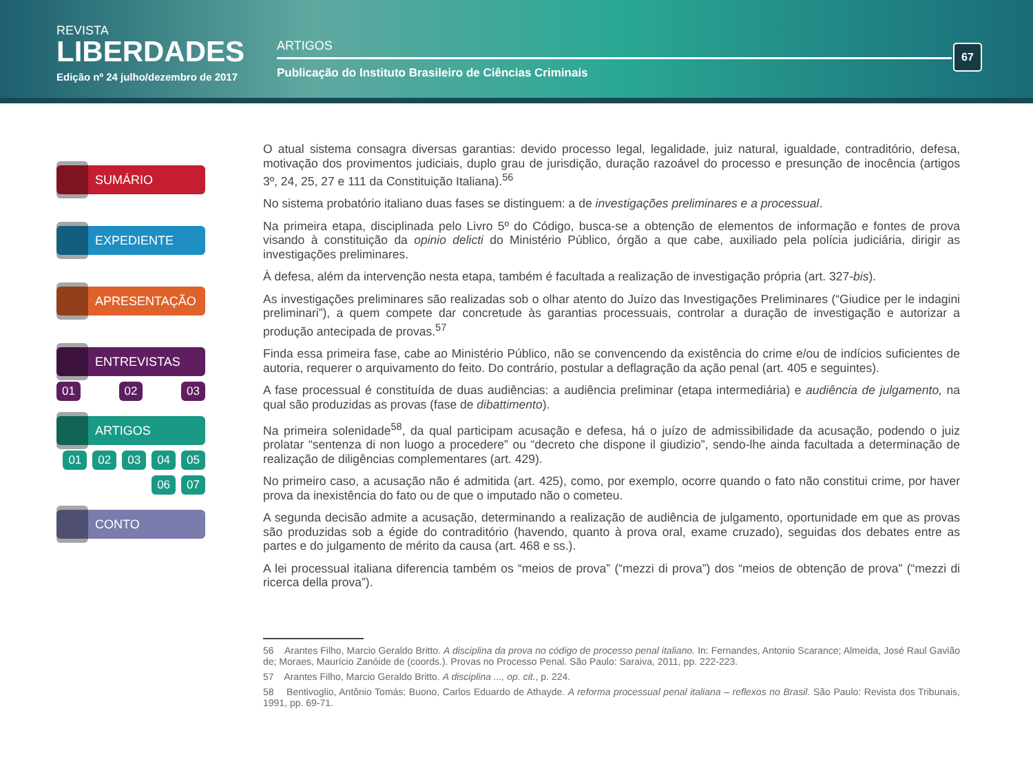REVISTA
LIBERDADES
Edição nº 24 julho/dezembro de 2017
ARTIGOS
Publicação do Instituto Brasileiro de Ciências Criminais
67
SUMÁRIO
EXPEDIENTE
APRESENTAÇÃO
ENTREVISTAS
01 02 03
ARTIGOS
01 02 03 04 05 06 07
CONTO
O atual sistema consagra diversas garantias: devido processo legal, legalidade, juiz natural, igualdade, contraditório, defesa, motivação dos provimentos judiciais, duplo grau de jurisdição, duração razoável do processo e presunção de inocência (artigos 3º, 24, 25, 27 e 111 da Constituição Italiana).<sup>56</sup>
No sistema probatório italiano duas fases se distinguem: a de investigações preliminares e a processual.
Na primeira etapa, disciplinada pelo Livro 5º do Código, busca-se a obtenção de elementos de informação e fontes de prova visando à constituição da opinio delicti do Ministério Público, órgão a que cabe, auxiliado pela polícia judiciária, dirigir as investigações preliminares.
À defesa, além da intervenção nesta etapa, também é facultada a realização de investigação própria (art. 327-bis).
As investigações preliminares são realizadas sob o olhar atento do Juízo das Investigações Preliminares (“Giudice per le indagini preliminari”), a quem compete dar concretude às garantias processuais, controlar a duração de investigação e autorizar a produção antecipada de provas.<sup>57</sup>
Finda essa primeira fase, cabe ao Ministério Público, não se convencendo da existência do crime e/ou de indícios suficientes de autoria, requerer o arquivamento do feito. Do contrário, postular a deflagração da ação penal (art. 405 e seguintes).
A fase processual é constituída de duas audiências: a audiência preliminar (etapa intermediária) e audiência de julgamento, na qual são produzidas as provas (fase de dibattimento).
Na primeira solenidade<sup>58</sup>, da qual participam acusação e defesa, há o juízo de admissibilidade da acusação, podendo o juiz prolatar “sentenza di non luogo a procedere” ou “decreto che dispone il giudizio”, sendo-lhe ainda facultada a determinação de realização de diligências complementares (art. 429).
No primeiro caso, a acusação não é admitida (art. 425), como, por exemplo, ocorre quando o fato não constitui crime, por haver prova da inexistência do fato ou de que o imputado não o cometeu.
A segunda decisão admite a acusação, determinando a realização de audiência de julgamento, oportunidade em que as provas são produzidas sob a égide do contraditório (havendo, quanto à prova oral, exame cruzado), seguidas dos debates entre as partes e do julgamento de mérito da causa (art. 468 e ss.).
A lei processual italiana diferencia também os “meios de prova” (“mezzi di prova”) dos “meios de obtenção de prova” (“mezzi di ricerca della prova”).
56 Arantes Filho, Marcio Geraldo Britto. A disciplina da prova no código de processo penal italiano. In: Fernandes, Antonio Scarance; Almeida, José Raul Gavião de; Moraes, Maurício Zanóide de (coords.). Provas no Processo Penal. São Paulo: Saraiva, 2011, pp. 222-223.
57 Arantes Filho, Marcio Geraldo Britto. A disciplina ..., op. cit., p. 224.
58 Bentivoglio, Antônio Tomás; Buono, Carlos Eduardo de Athayde. A reforma processual penal italiana – reflexos no Brasil. São Paulo: Revista dos Tribunais, 1991, pp. 69-71.